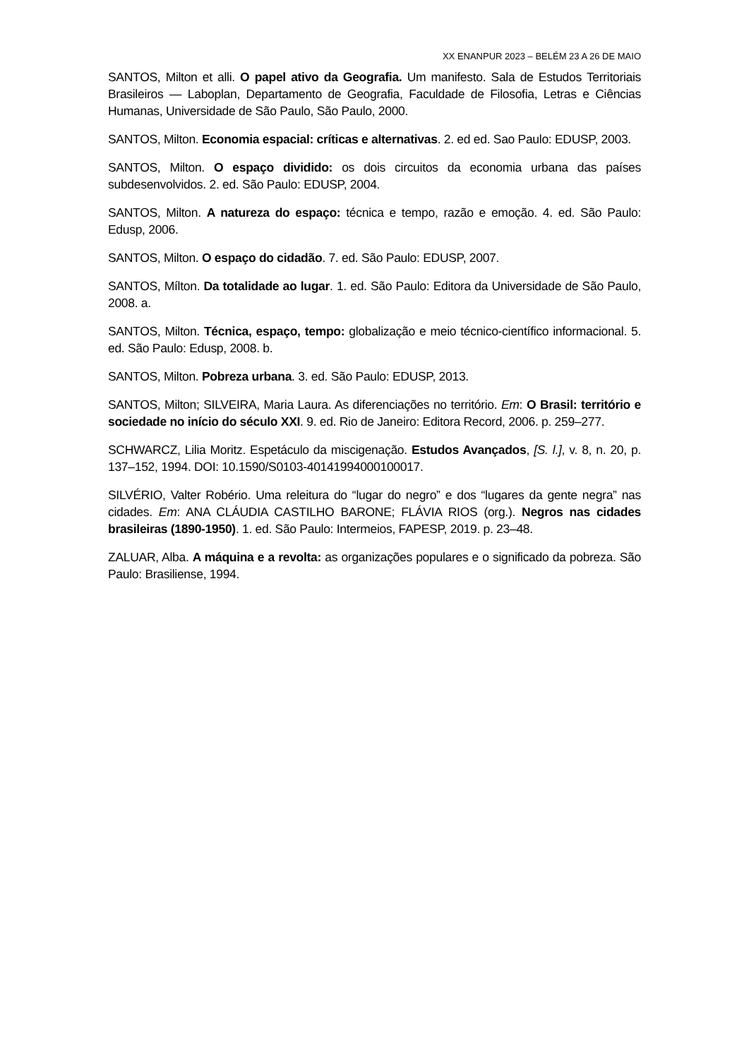XX ENANPUR 2023 – BELÉM 23 A 26 DE MAIO
SANTOS, Milton et alli. O papel ativo da Geografia. Um manifesto. Sala de Estudos Territoriais Brasileiros — Laboplan, Departamento de Geografia, Faculdade de Filosofia, Letras e Ciências Humanas, Universidade de São Paulo, São Paulo, 2000.
SANTOS, Milton. Economia espacial: críticas e alternativas. 2. ed ed. Sao Paulo: EDUSP, 2003.
SANTOS, Milton. O espaço dividido: os dois circuitos da economia urbana das países subdesenvolvidos. 2. ed. São Paulo: EDUSP, 2004.
SANTOS, Milton. A natureza do espaço: técnica e tempo, razão e emoção. 4. ed. São Paulo: Edusp, 2006.
SANTOS, Milton. O espaço do cidadão. 7. ed. São Paulo: EDUSP, 2007.
SANTOS, Mílton. Da totalidade ao lugar. 1. ed. São Paulo: Editora da Universidade de São Paulo, 2008. a.
SANTOS, Milton. Técnica, espaço, tempo: globalização e meio técnico-científico informacional. 5. ed. São Paulo: Edusp, 2008. b.
SANTOS, Milton. Pobreza urbana. 3. ed. São Paulo: EDUSP, 2013.
SANTOS, Milton; SILVEIRA, Maria Laura. As diferenciações no território. Em: O Brasil: território e sociedade no início do século XXI. 9. ed. Rio de Janeiro: Editora Record, 2006. p. 259–277.
SCHWARCZ, Lilia Moritz. Espetáculo da miscigenação. Estudos Avançados, [S. l.], v. 8, n. 20, p. 137–152, 1994. DOI: 10.1590/S0103-40141994000100017.
SILVÉRIO, Valter Robério. Uma releitura do “lugar do negro” e dos “lugares da gente negra” nas cidades. Em: ANA CLÁUDIA CASTILHO BARONE; FLÁVIA RIOS (org.). Negros nas cidades brasileiras (1890-1950). 1. ed. São Paulo: Intermeios, FAPESP, 2019. p. 23–48.
ZALUAR, Alba. A máquina e a revolta: as organizações populares e o significado da pobreza. São Paulo: Brasiliense, 1994.